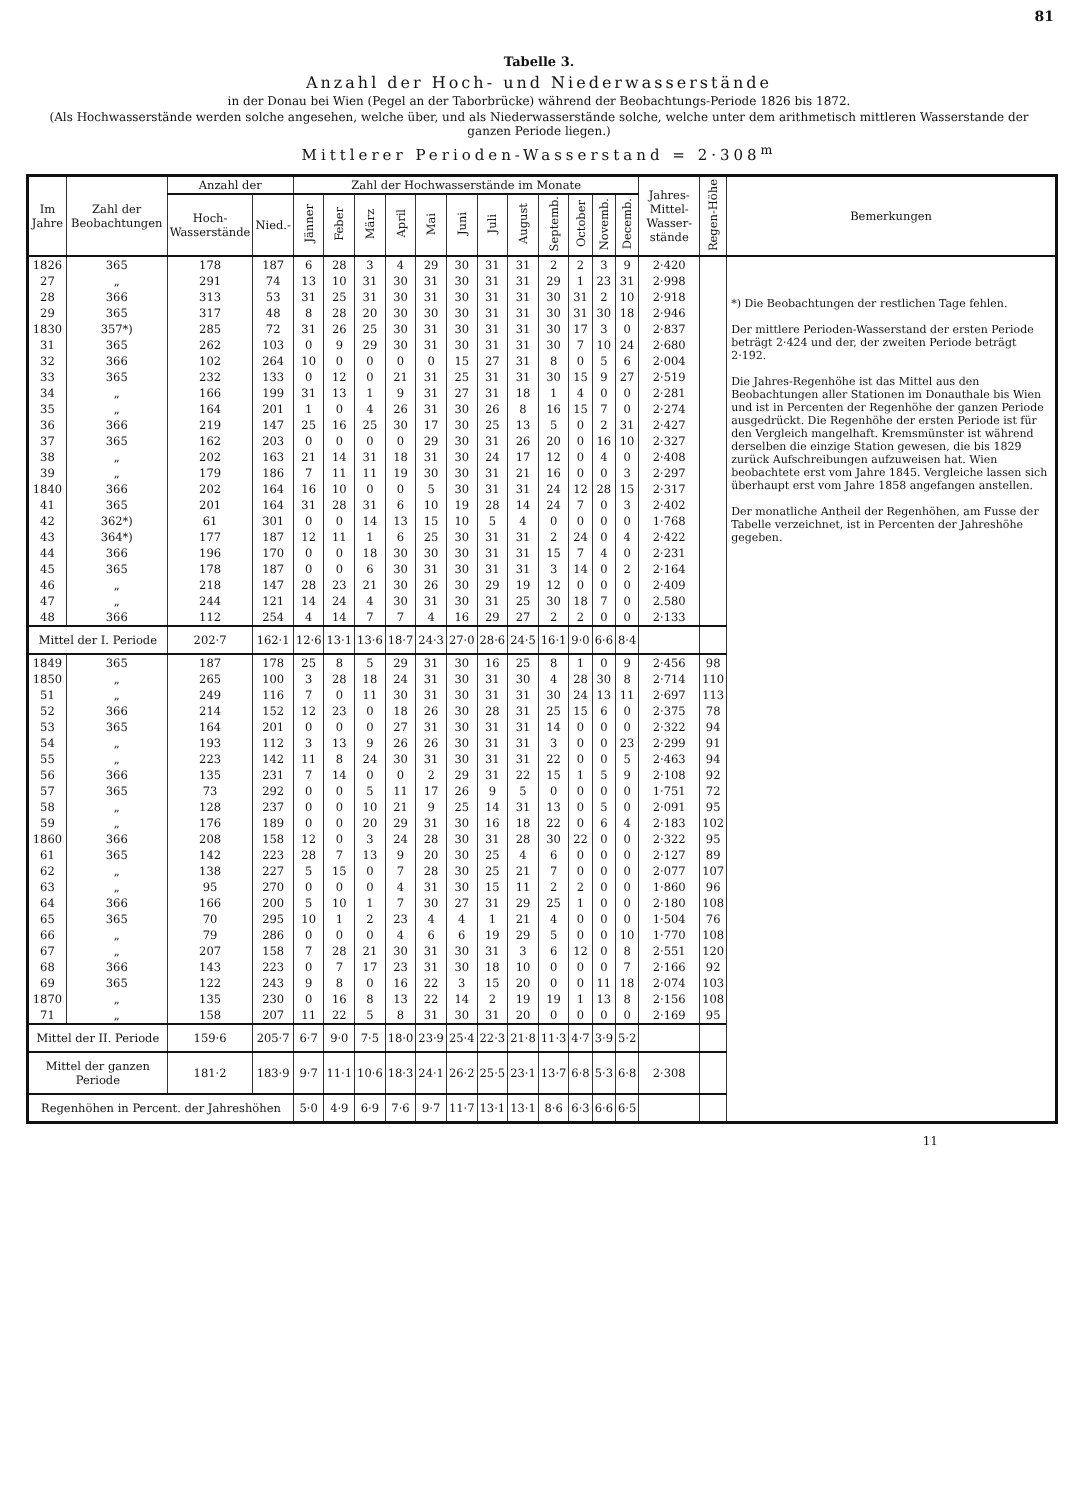81
Tabelle 3.
Anzahl der Hoch- und Niederwasserstände
in der Donau bei Wien (Pegel an der Taborbrücke) während der Beobachtungs-Periode 1826 bis 1872.
(Als Hochwasserstände werden solche angesehen, welche über, und als Niederwasserstände solche, welche unter dem arithmetisch mittleren Wasserstande der ganzen Periode liegen.)
Mittlerer Perioden-Wasserstand = 2·308<sup>m</sup>
| Im Jahre | Zahl der Beobachtungen | Anzahl der | | Zahl der Hochwasserstände im Monate | | | | | | | | | | | | Jahres-Mittel-Wasser-stände | Regen-Höhe | Bemerkungen |
| --- | --- | --- | --- | --- | --- | --- | --- | --- | --- | --- | --- | --- | --- | --- | --- | --- | --- | --- |
| | | Hoch- Wasserstände | Nied.- | Jänner | Feber | März | April | Mai | Juni | Juli | August | Septemb. | October | Novemb. | Decemb. | | | |
| 1826 | 365 | 178 | 187 | 6 | 28 | 3 | 4 | 29 | 30 | 31 | 31 | 2 | 2 | 3 | 9 | 2·420 | | *) Die Beobachtungen der restlichen Tage fehlen. Der mittlere Perioden-Wasserstand der ersten Periode beträgt 2·424 und der, der zweiten Periode beträgt 2·192. Die Jahres-Regenhöhe ist das Mittel aus den Beobachtungen aller Stationen im Donauthale bis Wien und ist in Percenten der Regenhöhe der ganzen Periode ausgedrückt. Die Regenhöhe der ersten Periode ist für den Vergleich mangelhaft. Kremsmünster ist während derselben die einzige Station gewesen, die bis 1829 zurück Aufschreibungen aufzuweisen hat. Wien beobachtete erst vom Jahre 1845. Vergleiche lassen sich überhaupt erst vom Jahre 1858 angefangen anstellen. Der monatliche Antheil der Regenhöhen, am Fusse der Tabelle verzeichnet, ist in Percenten der Jahreshöhe gegeben. |
| 27 | „ | 291 | 74 | 13 | 10 | 31 | 30 | 31 | 30 | 31 | 31 | 29 | 1 | 23 | 31 | 2·998 | | |
| 28 | 366 | 313 | 53 | 31 | 25 | 31 | 30 | 31 | 30 | 31 | 31 | 30 | 31 | 2 | 10 | 2·918 | | |
| 29 | 365 | 317 | 48 | 8 | 28 | 20 | 30 | 30 | 30 | 31 | 31 | 30 | 31 | 30 | 18 | 2·946 | | |
| 1830 | 357*) | 285 | 72 | 31 | 26 | 25 | 30 | 31 | 30 | 31 | 31 | 30 | 17 | 3 | 0 | 2·837 | | |
| 31 | 365 | 262 | 103 | 0 | 9 | 29 | 30 | 31 | 30 | 31 | 31 | 30 | 7 | 10 | 24 | 2·680 | | |
| 32 | 366 | 102 | 264 | 10 | 0 | 0 | 0 | 0 | 15 | 27 | 31 | 8 | 0 | 5 | 6 | 2·004 | | |
| 33 | 365 | 232 | 133 | 0 | 12 | 0 | 21 | 31 | 25 | 31 | 31 | 30 | 15 | 9 | 27 | 2·519 | | |
| 34 | „ | 166 | 199 | 31 | 13 | 1 | 9 | 31 | 27 | 31 | 18 | 1 | 4 | 0 | 0 | 2·281 | | |
| 35 | „ | 164 | 201 | 1 | 0 | 4 | 26 | 31 | 30 | 26 | 8 | 16 | 15 | 7 | 0 | 2·274 | | |
| 36 | 366 | 219 | 147 | 25 | 16 | 25 | 30 | 17 | 30 | 25 | 13 | 5 | 0 | 2 | 31 | 2·427 | | |
| 37 | 365 | 162 | 203 | 0 | 0 | 0 | 0 | 29 | 30 | 31 | 26 | 20 | 0 | 16 | 10 | 2·327 | | |
| 38 | „ | 202 | 163 | 21 | 14 | 31 | 18 | 31 | 30 | 24 | 17 | 12 | 0 | 4 | 0 | 2·408 | | |
| 39 | „ | 179 | 186 | 7 | 11 | 11 | 19 | 30 | 30 | 31 | 21 | 16 | 0 | 0 | 3 | 2·297 | | |
| 1840 | 366 | 202 | 164 | 16 | 10 | 0 | 0 | 5 | 30 | 31 | 31 | 24 | 12 | 28 | 15 | 2·317 | | |
| 41 | 365 | 201 | 164 | 31 | 28 | 31 | 6 | 10 | 19 | 28 | 14 | 24 | 7 | 0 | 3 | 2·402 | | |
| 42 | 362*) | 61 | 301 | 0 | 0 | 14 | 13 | 15 | 10 | 5 | 4 | 0 | 0 | 0 | 0 | 1·768 | | |
| 43 | 364*) | 177 | 187 | 12 | 11 | 1 | 6 | 25 | 30 | 31 | 31 | 2 | 24 | 0 | 4 | 2·422 | | |
| 44 | 366 | 196 | 170 | 0 | 0 | 18 | 30 | 30 | 30 | 31 | 31 | 15 | 7 | 4 | 0 | 2·231 | | |
| 45 | 365 | 178 | 187 | 0 | 0 | 6 | 30 | 31 | 30 | 31 | 31 | 3 | 14 | 0 | 2 | 2·164 | | |
| 46 | „ | 218 | 147 | 28 | 23 | 21 | 30 | 26 | 30 | 29 | 19 | 12 | 0 | 0 | 0 | 2·409 | | |
| 47 | „ | 244 | 121 | 14 | 24 | 4 | 30 | 31 | 30 | 31 | 25 | 30 | 18 | 7 | 0 | 2.580 | | |
| 48 | 366 | 112 | 254 | 4 | 14 | 7 | 7 | 4 | 16 | 29 | 27 | 2 | 2 | 0 | 0 | 2·133 | | |
| Mittel der I. Periode | | 202·7 | 162·1 | 12·6 | 13·1 | 13·6 | 18·7 | 24·3 | 27·0 | 28·6 | 24·5 | 16·1 | 9·0 | 6·6 | 8·4 | | | |
| 1849 | 365 | 187 | 178 | 25 | 8 | 5 | 29 | 31 | 30 | 16 | 25 | 8 | 1 | 0 | 9 | 2·456 | 98 | |
| 1850 | „ | 265 | 100 | 3 | 28 | 18 | 24 | 31 | 30 | 31 | 30 | 4 | 28 | 30 | 8 | 2·714 | 110 | |
| 51 | „ | 249 | 116 | 7 | 0 | 11 | 30 | 31 | 30 | 31 | 31 | 30 | 24 | 13 | 11 | 2·697 | 113 | |
| 52 | 366 | 214 | 152 | 12 | 23 | 0 | 18 | 26 | 30 | 28 | 31 | 25 | 15 | 6 | 0 | 2·375 | 78 | |
| 53 | 365 | 164 | 201 | 0 | 0 | 0 | 27 | 31 | 30 | 31 | 31 | 14 | 0 | 0 | 0 | 2·322 | 94 | |
| 54 | „ | 193 | 112 | 3 | 13 | 9 | 26 | 26 | 30 | 31 | 31 | 3 | 0 | 0 | 23 | 2·299 | 91 | |
| 55 | „ | 223 | 142 | 11 | 8 | 24 | 30 | 31 | 30 | 31 | 31 | 22 | 0 | 0 | 5 | 2·463 | 94 | |
| 56 | 366 | 135 | 231 | 7 | 14 | 0 | 0 | 2 | 29 | 31 | 22 | 15 | 1 | 5 | 9 | 2·108 | 92 | |
| 57 | 365 | 73 | 292 | 0 | 0 | 5 | 11 | 17 | 26 | 9 | 5 | 0 | 0 | 0 | 0 | 1·751 | 72 | |
| 58 | „ | 128 | 237 | 0 | 0 | 10 | 21 | 9 | 25 | 14 | 31 | 13 | 0 | 5 | 0 | 2·091 | 95 | |
| 59 | „ | 176 | 189 | 0 | 0 | 20 | 29 | 31 | 30 | 16 | 18 | 22 | 0 | 6 | 4 | 2·183 | 102 | |
| 1860 | 366 | 208 | 158 | 12 | 0 | 3 | 24 | 28 | 30 | 31 | 28 | 30 | 22 | 0 | 0 | 2·322 | 95 | |
| 61 | 365 | 142 | 223 | 28 | 7 | 13 | 9 | 20 | 30 | 25 | 4 | 6 | 0 | 0 | 0 | 2·127 | 89 | |
| 62 | „ | 138 | 227 | 5 | 15 | 0 | 7 | 28 | 30 | 25 | 21 | 7 | 0 | 0 | 0 | 2·077 | 107 | |
| 63 | „ | 95 | 270 | 0 | 0 | 0 | 4 | 31 | 30 | 15 | 11 | 2 | 2 | 0 | 0 | 1·860 | 96 | |
| 64 | 366 | 166 | 200 | 5 | 10 | 1 | 7 | 30 | 27 | 31 | 29 | 25 | 1 | 0 | 0 | 2·180 | 108 | |
| 65 | 365 | 70 | 295 | 10 | 1 | 2 | 23 | 4 | 4 | 1 | 21 | 4 | 0 | 0 | 0 | 1·504 | 76 | |
| 66 | „ | 79 | 286 | 0 | 0 | 0 | 4 | 6 | 6 | 19 | 29 | 5 | 0 | 0 | 10 | 1·770 | 108 | |
| 67 | „ | 207 | 158 | 7 | 28 | 21 | 30 | 31 | 30 | 31 | 3 | 6 | 12 | 0 | 8 | 2·551 | 120 | |
| 68 | 366 | 143 | 223 | 0 | 7 | 17 | 23 | 31 | 30 | 18 | 10 | 0 | 0 | 0 | 7 | 2·166 | 92 | |
| 69 | 365 | 122 | 243 | 9 | 8 | 0 | 16 | 22 | 3 | 15 | 20 | 0 | 0 | 11 | 18 | 2·074 | 103 | |
| 1870 | „ | 135 | 230 | 0 | 16 | 8 | 13 | 22 | 14 | 2 | 19 | 19 | 1 | 13 | 8 | 2·156 | 108 | |
| 71 | „ | 158 | 207 | 11 | 22 | 5 | 8 | 31 | 30 | 31 | 20 | 0 | 0 | 0 | 0 | 2·169 | 95 | |
| Mittel der II. Periode | | 159·6 | 205·7 | 6·7 | 9·0 | 7·5 | 18·0 | 23·9 | 25·4 | 22·3 | 21·8 | 11·3 | 4·7 | 3·9 | 5·2 | | | |
| Mittel der ganzen Periode | | 181·2 | 183·9 | 9·7 | 11·1 | 10·6 | 18·3 | 24·1 | 26·2 | 25·5 | 23·1 | 13·7 | 6·8 | 5·3 | 6·8 | 2·308 | | |
| Regenhöhen in Percent. der Jahreshöhen | | | | 5·0 | 4·9 | 6·9 | 7·6 | 9·7 | 11·7 | 13·1 | 13·1 | 8·6 | 6·3 | 6·6 | 6·5 | | | |
11